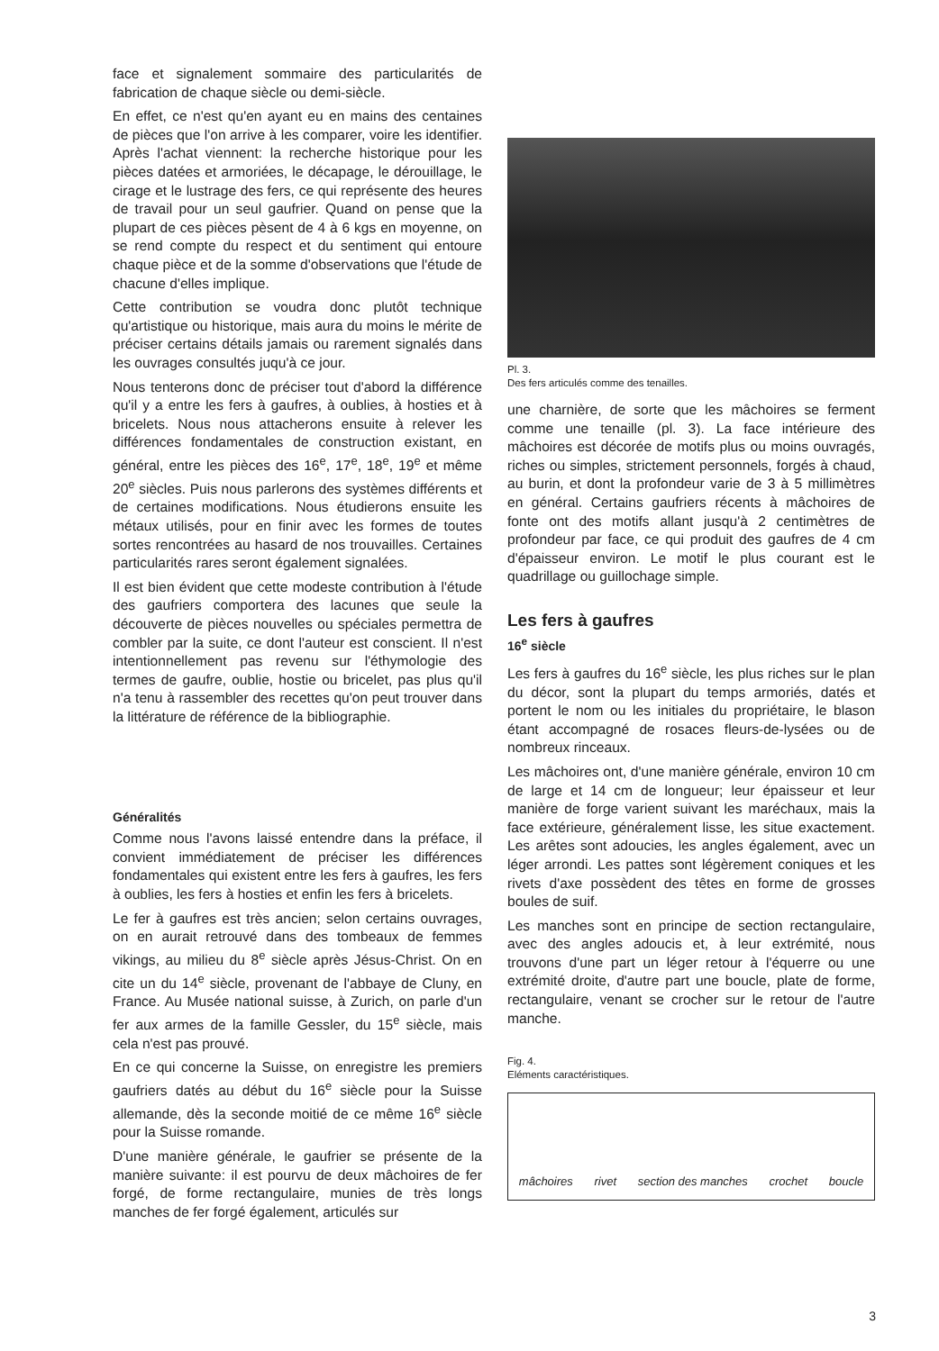face et signalement sommaire des particularités de fabrication de chaque siècle ou demi-siècle.
En effet, ce n'est qu'en ayant eu en mains des centaines de pièces que l'on arrive à les comparer, voire les identifier. Après l'achat viennent: la recherche historique pour les pièces datées et armoriées, le décapage, le dérouillage, le cirage et le lustrage des fers, ce qui représente des heures de travail pour un seul gaufrier. Quand on pense que la plupart de ces pièces pèsent de 4 à 6 kgs en moyenne, on se rend compte du respect et du sentiment qui entoure chaque pièce et de la somme d'observations que l'étude de chacune d'elles implique.
Cette contribution se voudra donc plutôt technique qu'artistique ou historique, mais aura du moins le mérite de préciser certains détails jamais ou rarement signalés dans les ouvrages consultés juqu'à ce jour.
Nous tenterons donc de préciser tout d'abord la différence qu'il y a entre les fers à gaufres, à oublies, à hosties et à bricelets. Nous nous attacherons ensuite à relever les différences fondamentales de construction existant, en général, entre les pièces des 16<sup>e</sup>, 17<sup>e</sup>, 18<sup>e</sup>, 19<sup>e</sup> et même 20<sup>e</sup> siècles. Puis nous parlerons des systèmes différents et de certaines modifications. Nous étudierons ensuite les métaux utilisés, pour en finir avec les formes de toutes sortes rencontrées au hasard de nos trouvailles. Certaines particularités rares seront également signalées.
Il est bien évident que cette modeste contribution à l'étude des gaufriers comportera des lacunes que seule la découverte de pièces nouvelles ou spéciales permettra de combler par la suite, ce dont l'auteur est conscient. Il n'est intentionnellement pas revenu sur l'éthymologie des termes de gaufre, oublie, hostie ou bricelet, pas plus qu'il n'a tenu à rassembler des recettes qu'on peut trouver dans la littérature de référence de la bibliographie.
Généralités
Comme nous l'avons laissé entendre dans la préface, il convient immédiatement de préciser les différences fondamentales qui existent entre les fers à gaufres, les fers à oublies, les fers à hosties et enfin les fers à bricelets.
Le fer à gaufres est très ancien; selon certains ouvrages, on en aurait retrouvé dans des tombeaux de femmes vikings, au milieu du 8<sup>e</sup> siècle après Jésus-Christ. On en cite un du 14<sup>e</sup> siècle, provenant de l'abbaye de Cluny, en France. Au Musée national suisse, à Zurich, on parle d'un fer aux armes de la famille Gessler, du 15<sup>e</sup> siècle, mais cela n'est pas prouvé.
En ce qui concerne la Suisse, on enregistre les premiers gaufriers datés au début du 16<sup>e</sup> siècle pour la Suisse allemande, dès la seconde moitié de ce même 16<sup>e</sup> siècle pour la Suisse romande.
D'une manière générale, le gaufrier se présente de la manière suivante: il est pourvu de deux mâchoires de fer forgé, de forme rectangulaire, munies de très longs manches de fer forgé également, articulés sur
Pl. 3.
Des fers articulés comme des tenailles.
une charnière, de sorte que les mâchoires se ferment comme une tenaille (pl. 3). La face intérieure des mâchoires est décorée de motifs plus ou moins ouvragés, riches ou simples, strictement personnels, forgés à chaud, au burin, et dont la profondeur varie de 3 à 5 millimètres en général. Certains gaufriers récents à mâchoires de fonte ont des motifs allant jusqu'à 2 centimètres de profondeur par face, ce qui produit des gaufres de 4 cm d'épaisseur environ. Le motif le plus courant est le quadrillage ou guillochage simple.
Les fers à gaufres
16<sup>e</sup> siècle
Les fers à gaufres du 16<sup>e</sup> siècle, les plus riches sur le plan du décor, sont la plupart du temps armoriés, datés et portent le nom ou les initiales du propriétaire, le blason étant accompagné de rosaces fleurs-de-lysées ou de nombreux rinceaux.
Les mâchoires ont, d'une manière générale, environ 10 cm de large et 14 cm de longueur; leur épaisseur et leur manière de forge varient suivant les maréchaux, mais la face extérieure, généralement lisse, les situe exactement. Les arêtes sont adoucies, les angles également, avec un léger arrondi. Les pattes sont légèrement coniques et les rivets d'axe possèdent des têtes en forme de grosses boules de suif.
Les manches sont en principe de section rectangulaire, avec des angles adoucis et, à leur extrémité, nous trouvons d'une part un léger retour à l'équerre ou une extrémité droite, d'autre part une boucle, plate de forme, rectangulaire, venant se crocher sur le retour de l'autre manche.
Fig. 4.
Eléments caractéristiques.
mâchoires rivet section des manches crochet boucle
3